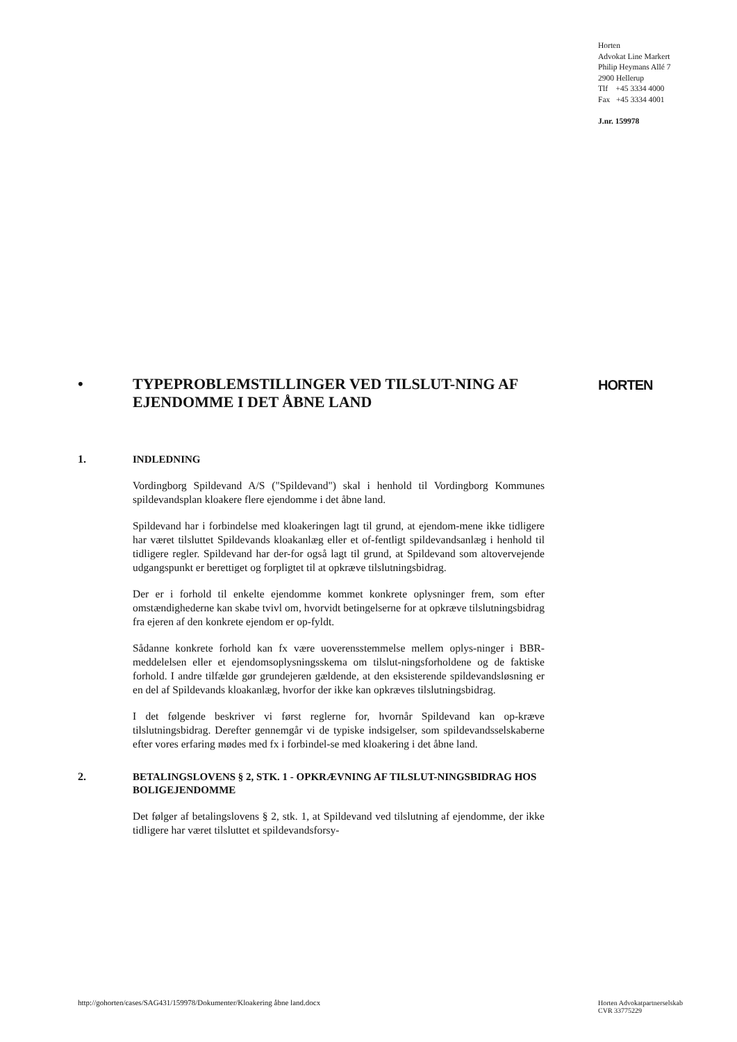Horten
Advokat Line Markert
Philip Heymans Allé 7
2900 Hellerup
Tlf +45 3334 4000
Fax +45 3334 4001
J.nr. 159978
HORTEN
•
TYPEPROBLEMSTILLINGER VED TILSLUT-NING AF EJENDOMME I DET ÅBNE LAND
1.
INDLEDNING
Vordingborg Spildevand A/S ("Spildevand") skal i henhold til Vordingborg Kommunes spildevandsplan kloakere flere ejendomme i det åbne land.
Spildevand har i forbindelse med kloakeringen lagt til grund, at ejendom-mene ikke tidligere har været tilsluttet Spildevands kloakanlæg eller et of-fentligt spildevandsanlæg i henhold til tidligere regler. Spildevand har der-for også lagt til grund, at Spildevand som altovervejende udgangspunkt er berettiget og forpligtet til at opkræve tilslutningsbidrag.
Der er i forhold til enkelte ejendomme kommet konkrete oplysninger frem, som efter omstændighederne kan skabe tvivl om, hvorvidt betingelserne for at opkræve tilslutningsbidrag fra ejeren af den konkrete ejendom er op-fyldt.
Sådanne konkrete forhold kan fx være uoverensstemmelse mellem oplys-ninger i BBR-meddelelsen eller et ejendomsoplysningsskema om tilslut-ningsforholdene og de faktiske forhold. I andre tilfælde gør grundejeren gældende, at den eksisterende spildevandsløsning er en del af Spildevands kloakanlæg, hvorfor der ikke kan opkræves tilslutningsbidrag.
I det følgende beskriver vi først reglerne for, hvornår Spildevand kan op-kræve tilslutningsbidrag. Derefter gennemgår vi de typiske indsigelser, som spildevandsselskaberne efter vores erfaring mødes med fx i forbindel-se med kloakering i det åbne land.
2.
BETALINGSLOVENS § 2, STK. 1 - OPKRÆVNING AF TILSLUT-NINGSBIDRAG HOS BOLIGEJENDOMME
Det følger af betalingslovens § 2, stk. 1, at Spildevand ved tilslutning af ejendomme, der ikke tidligere har været tilsluttet et spildevandsforsy-
http://gohorten/cases/SAG431/159978/Dokumenter/Kloakering åbne land.docx
Horten Advokatpartnerselskab
CVR 33775229